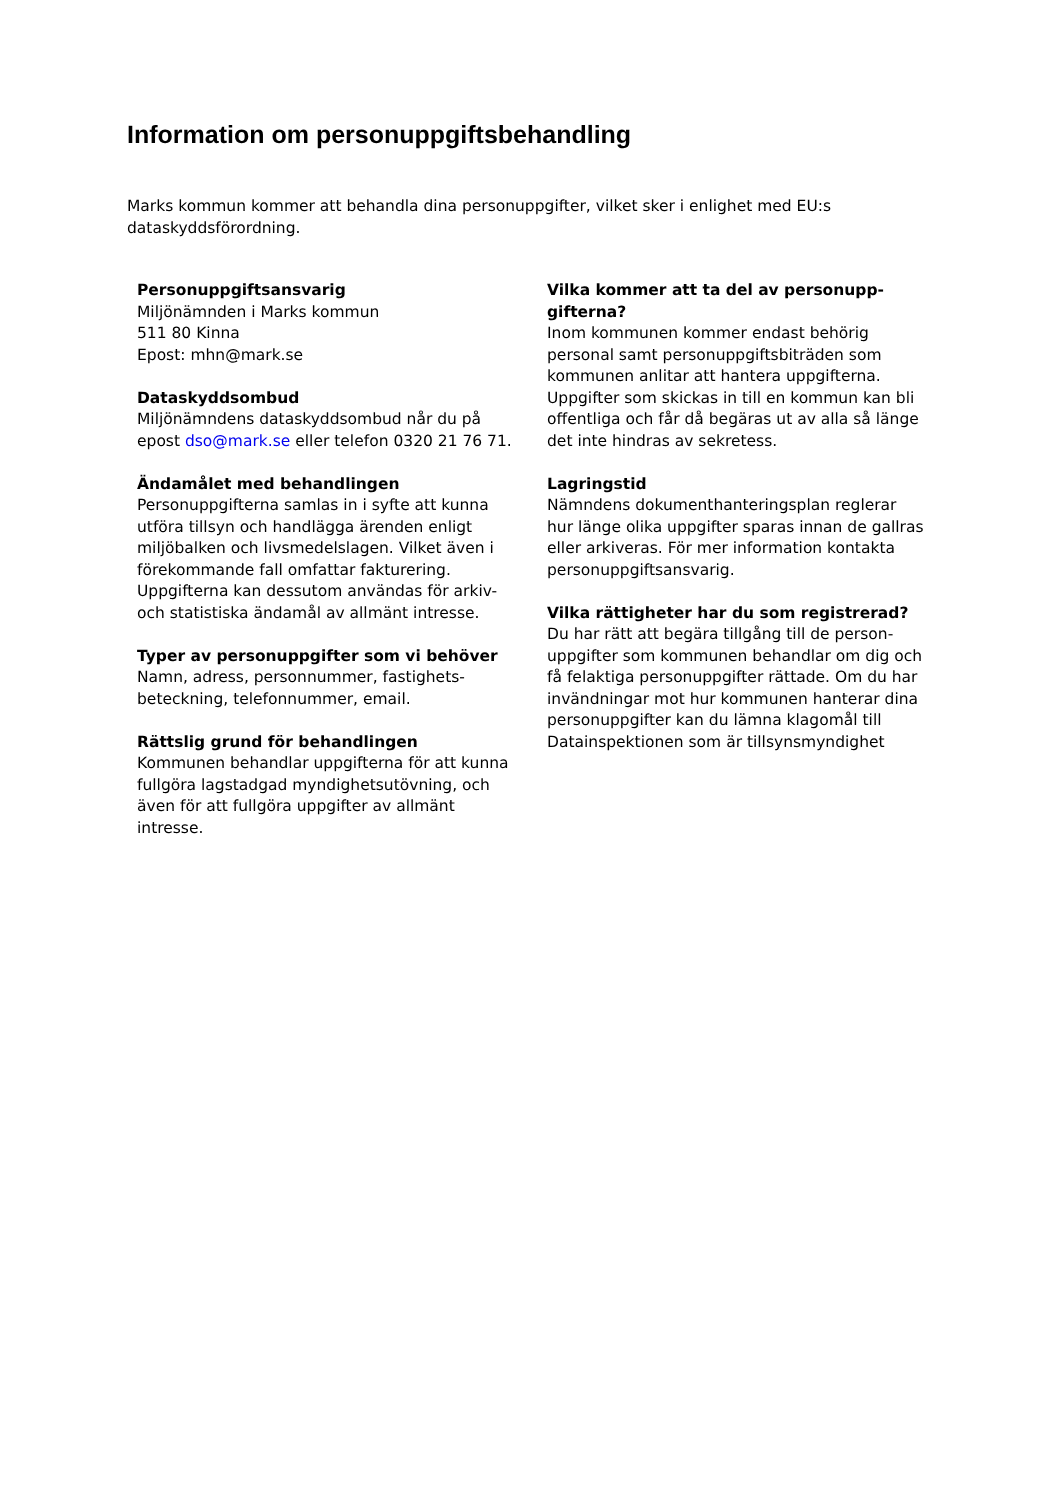Information om personuppgiftsbehandling
Marks kommun kommer att behandla dina personuppgifter, vilket sker i enlighet med EU:s dataskyddsförordning.
Personuppgiftsansvarig
Miljönämnden i Marks kommun
511 80 Kinna
Epost: mhn@mark.se
Dataskyddsombud
Miljönämndens dataskyddsombud når du på epost dso@mark.se eller telefon 0320 21 76 71.
Ändamålet med behandlingen
Personuppgifterna samlas in i syfte att kunna utföra tillsyn och handlägga ärenden enligt miljöbalken och livsmedelslagen. Vilket även i förekommande fall omfattar fakturering. Uppgifterna kan dessutom användas för arkiv- och statistiska ändamål av allmänt intresse.
Typer av personuppgifter som vi behöver
Namn, adress, personnummer, fastighets-beteckning, telefonnummer, email.
Rättslig grund för behandlingen
Kommunen behandlar uppgifterna för att kunna fullgöra lagstadgad myndighetsutövning, och även för att fullgöra uppgifter av allmänt intresse.
Vilka kommer att ta del av personupp-gifterna?
Inom kommunen kommer endast behörig personal samt personuppgiftsbiträden som kommunen anlitar att hantera uppgifterna. Uppgifter som skickas in till en kommun kan bli offentliga och får då begäras ut av alla så länge det inte hindras av sekretess.
Lagringstid
Nämndens dokumenthanteringsplan reglerar hur länge olika uppgifter sparas innan de gallras eller arkiveras. För mer information kontakta personuppgiftsansvarig.
Vilka rättigheter har du som registrerad?
Du har rätt att begära tillgång till de person-uppgifter som kommunen behandlar om dig och få felaktiga personuppgifter rättade. Om du har invändningar mot hur kommunen hanterar dina personuppgifter kan du lämna klagomål till Datainspektionen som är tillsynsmyndighet